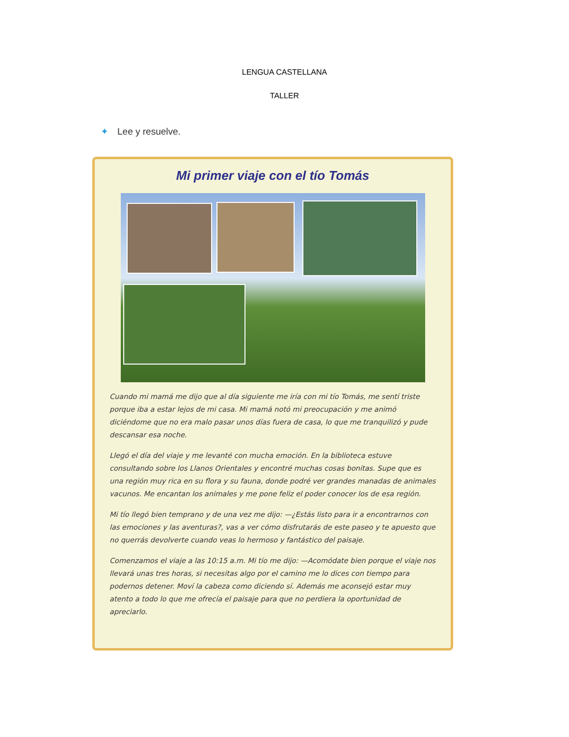LENGUA CASTELLANA
TALLER
✦ Lee y resuelve.
Mi primer viaje con el tío Tomás
Cuando mi mamá me dijo que al día siguiente me iría con mi tío Tomás, me sentí triste porque iba a estar lejos de mi casa. Mi mamá notó mi preocupación y me animó diciéndome que no era malo pasar unos días fuera de casa, lo que me tranquilizó y pude descansar esa noche.
Llegó el día del viaje y me levanté con mucha emoción. En la biblioteca estuve consultando sobre los Llanos Orientales y encontré muchas cosas bonitas. Supe que es una región muy rica en su flora y su fauna, donde podré ver grandes manadas de animales vacunos. Me encantan los animales y me pone feliz el poder conocer los de esa región.
Mi tío llegó bien temprano y de una vez me dijo: —¿Estás listo para ir a encontrarnos con las emociones y las aventuras?, vas a ver cómo disfrutarás de este paseo y te apuesto que no querrás devolverte cuando veas lo hermoso y fantástico del paisaje.
Comenzamos el viaje a las 10:15 a.m. Mi tío me dijo: —Acomódate bien porque el viaje nos llevará unas tres horas, si necesitas algo por el camino me lo dices con tiempo para podernos detener. Moví la cabeza como diciendo sí. Además me aconsejó estar muy atento a todo lo que me ofrecía el paisaje para que no perdiera la oportunidad de apreciarlo.